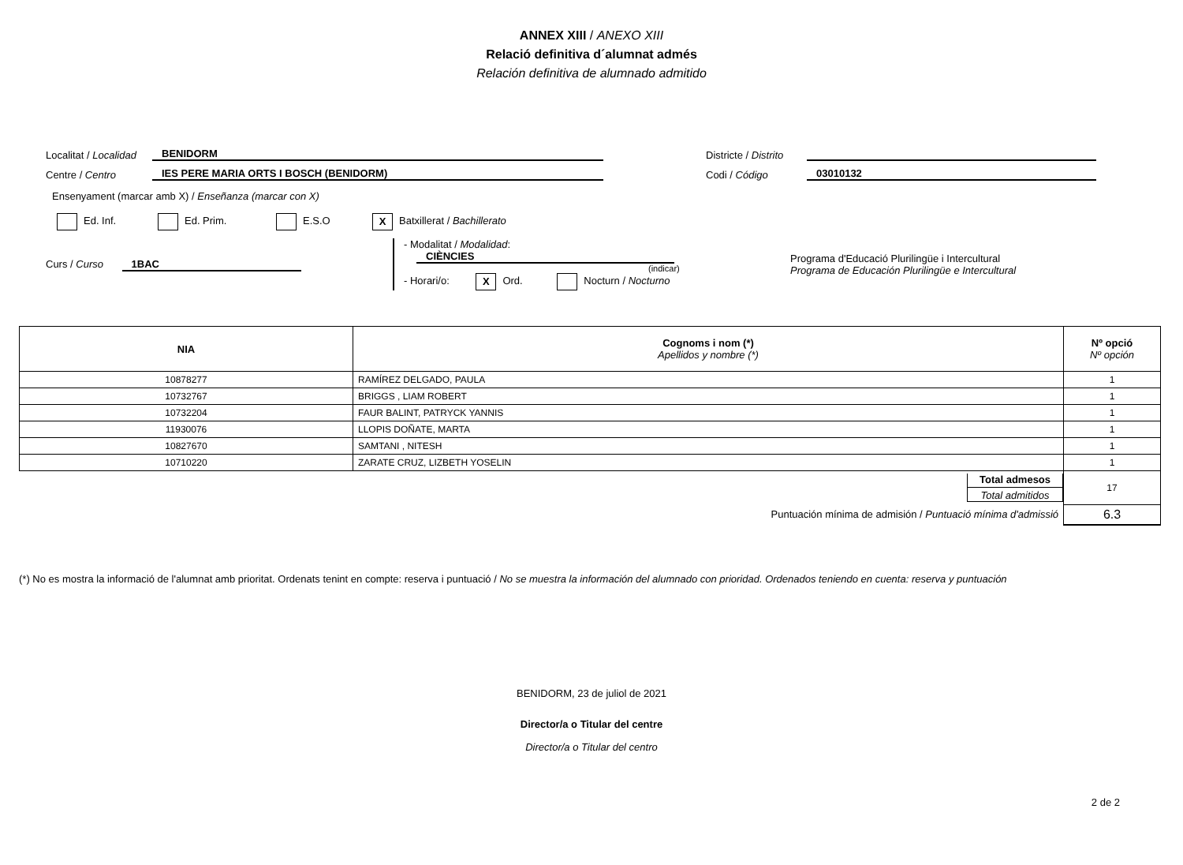ANNEX XIII / ANEXO XIII
Relació definitiva d´alumnat admés
Relación definitiva de alumnado admitido
Localitat / Localidad BENIDORM Districte / Distrito
Centre / Centro IES PERE MARIA ORTS I BOSCH (BENIDORM) Codi / Código 03010132
Ensenyament (marcar amb X) / Enseñanza (marcar con X)
Ed. Inf. Ed. Prim. E.S.O X Batxillerat / Bachillerato
Curs / Curso 1BAC
- Modalitat / Modalidad: CIÈNCIES
(indicar)
- Horari/o: X Ord. Nocturn / Nocturno
Programa d'Educació Plurilingüe i Intercultural
Programa de Educación Plurilingüe e Intercultural
| NIA | Cognoms i nom (*) Apellidos y nombre (*) | Nº opció Nº opción |
| --- | --- | --- |
| 10878277 | RAMÍREZ DELGADO, PAULA | 1 |
| 10732767 | BRIGGS , LIAM ROBERT | 1 |
| 10732204 | FAUR BALINT, PATRYCK YANNIS | 1 |
| 11930076 | LLOPIS DOÑATE, MARTA | 1 |
| 10827670 | SAMTANI , NITESH | 1 |
| 10710220 | ZARATE CRUZ, LIZBETH YOSELIN | 1 |
| Total admesos Total admitidos | | 17 |
| Puntuación mínima de admisión / Puntuació mínima d'admissió | | 6.3 |
(*) No es mostra la informació de l'alumnat amb prioritat. Ordenats tenint en compte: reserva i puntuació / No se muestra la información del alumnado con prioridad. Ordenados teniendo en cuenta: reserva y puntuación
BENIDORM, 23 de juliol de 2021
Director/a o Titular del centre
Director/a o Titular del centro
2 de 2